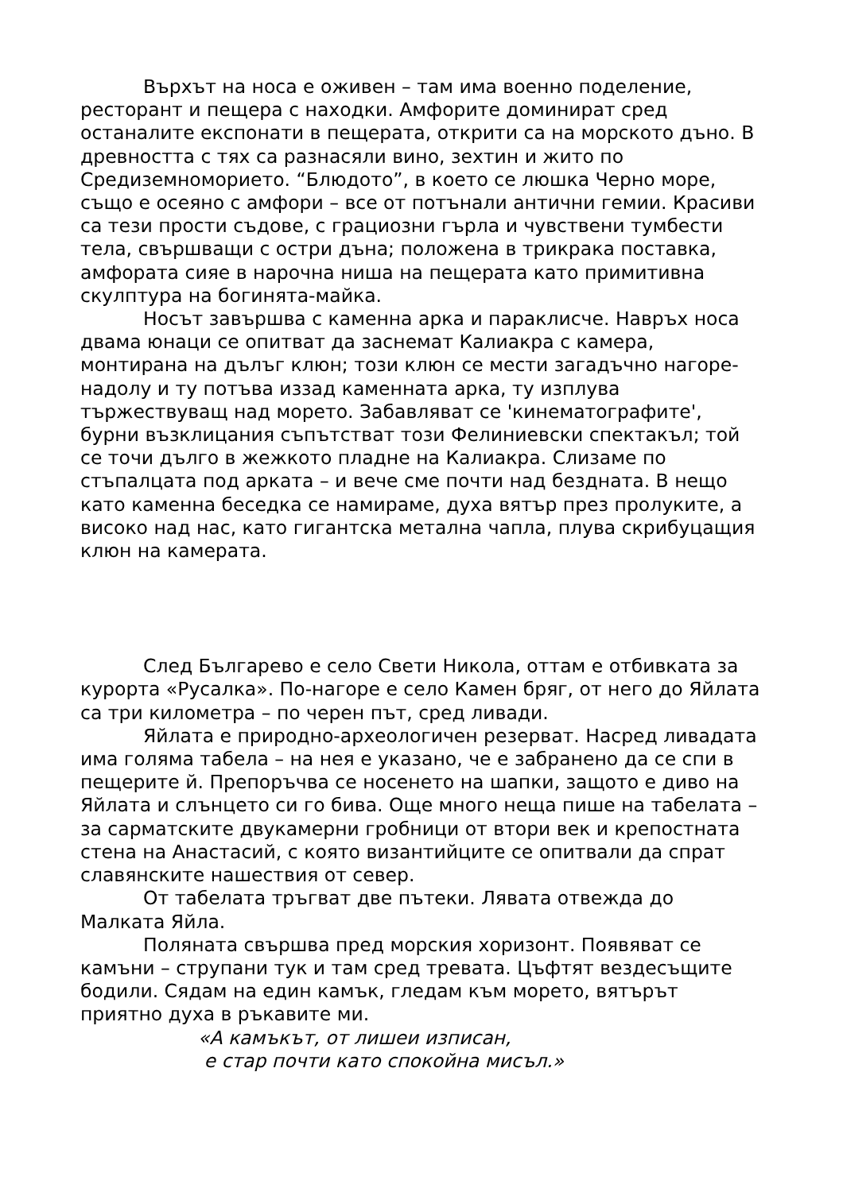Върхът на носа е оживен – там има военно поделение, ресторант и пещера с находки. Амфорите доминират сред останалите експонати в пещерата, открити са на морското дъно. В древността с тях са разнасяли вино, зехтин и жито по Средиземноморието. “Блюдото”, в което се люшка Черно море, също е осеяно с амфори – все от потънали антични гемии. Красиви са тези прости съдове, с грациозни гърла и чувствени тумбести тела, свършващи с остри дъна; положена в трикрака поставка, амфората сияе в нарочна ниша на пещерата като примитивна скулптура на богинята-майка.
Носът завършва с каменна арка и параклисче. Навръх носа двама юнаци се опитват да заснемат Калиакра с камера, монтирана на дълъг клюн; този клюн се мести загадъчно нагоре-надолу и ту потъва иззад каменната арка, ту изплува тържествуващ над морето. Забавляват се 'кинематографите', бурни възклицания съпътстват този Фелиниевски спектакъл; той се точи дълго в жежкото пладне на Калиакра. Слизаме по стъпалцата под арката – и вече сме почти над бездната. В нещо като каменна беседка се намираме, духа вятър през пролуките, а високо над нас, като гигантска метална чапла, плува скрибуцащия клюн на камерата.
След Българево е село Свети Никола, оттам е отбивката за курорта «Русалка». По-нагоре е село Камен бряг, от него до Яйлата са три километра – по черен път, сред ливади.
Яйлата е природно-археологичен резерват. Насред ливадата има голяма табела – на нея е указано, че е забранено да се спи в пещерите й. Препоръчва се носенето на шапки, защото е диво на Яйлата и слънцето си го бива. Още много неща пише на табелата – за сарматските двукамерни гробници от втори век и крепостната стена на Анастасий, с която византийците се опитвали да спрат славянските нашествия от север.
От табелата тръгват две пътеки. Лявата отвежда до Малката Яйла.
Поляната свършва пред морския хоризонт. Появяват се камъни – струпани тук и там сред тревата. Цъфтят вездесъщите бодили. Сядам на един камък, гледам към морето, вятърът приятно духа в ръкавите ми.
«А камъкът, от лишеи изписан,
е стар почти като спокойна мисъл.»